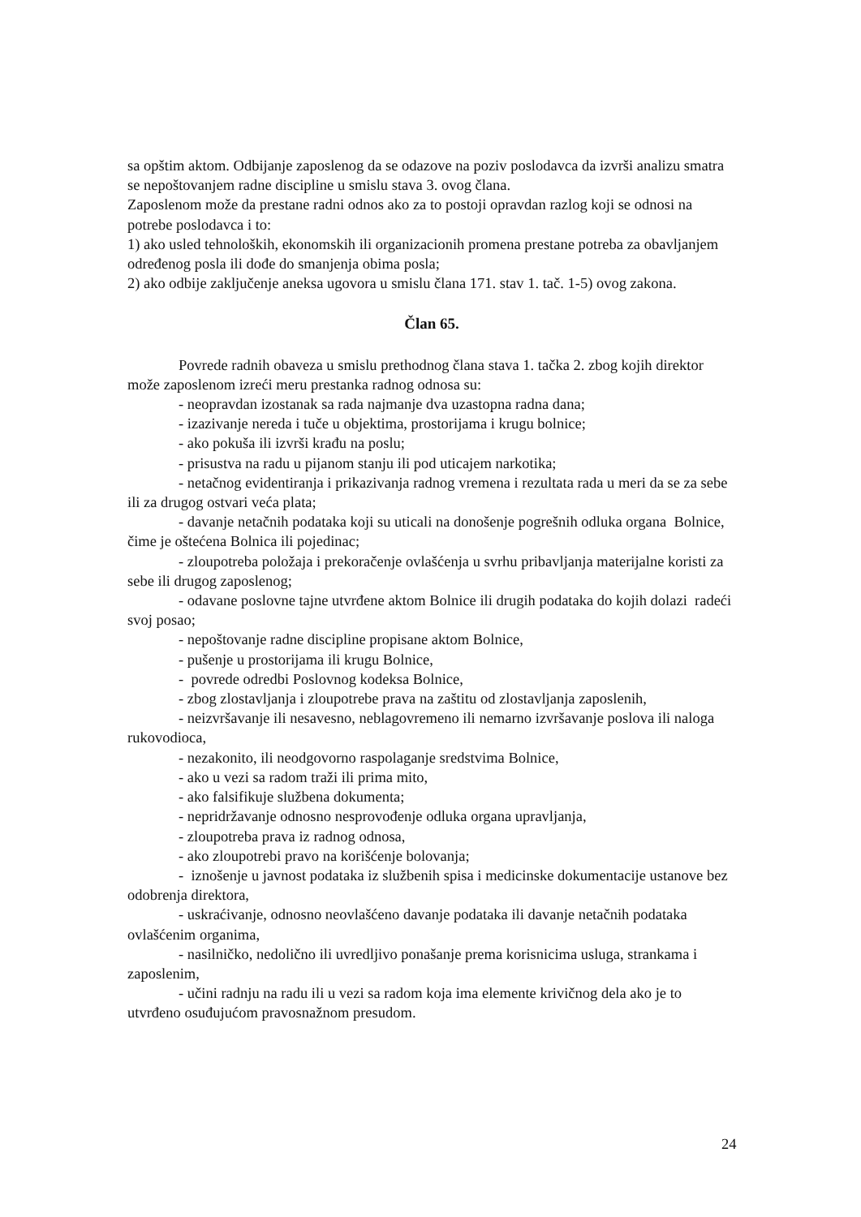sa opštim aktom. Odbijanje zaposlenog da se odazove na poziv poslodavca da izvrši analizu smatra se nepoštovanjem radne discipline u smislu stava 3. ovog člana.
Zaposlenom može da prestane radni odnos ako za to postoji opravdan razlog koji se odnosi na potrebe poslodavca i to:
1) ako usled tehnoloških, ekonomskih ili organizacionih promena prestane potreba za obavljanjem određenog posla ili dođe do smanjenja obima posla;
2) ako odbije zaključenje aneksa ugovora u smislu člana 171. stav 1. tač. 1-5) ovog zakona.
Član 65.
Povrede radnih obaveza u smislu prethodnog člana stava 1. tačka 2. zbog kojih direktor može zaposlenom izreći meru prestanka radnog odnosa su:
- neopravdan izostanak sa rada najmanje dva uzastopna radna dana;
- izazivanje nereda i tuče u objektima, prostorijama i krugu bolnice;
- ako pokuša ili izvrši krađu na poslu;
- prisustva na radu u pijanom stanju ili pod uticajem narkotika;
- netačnog evidentiranja i prikazivanja radnog vremena i rezultata rada u meri da se za sebe ili za drugog ostvari veća plata;
- davanje netačnih podataka koji su uticali na donošenje pogrešnih odluka organa Bolnice, čime je oštećena Bolnica ili pojedinac;
- zloupotreba položaja i prekoračenje ovlašćenja u svrhu pribavljanja materijalne koristi za sebe ili drugog zaposlenog;
- odavane poslovne tajne utvrđene aktom Bolnice ili drugih podataka do kojih dolazi radeći svoj posao;
- nepoštovanje radne discipline propisane aktom Bolnice,
- pušenje u prostorijama ili krugu Bolnice,
- povrede odredbi Poslovnog kodeksa Bolnice,
- zbog zlostavljanja i zloupotrebe prava na zaštitu od zlostavljanja zaposlenih,
- neizvršavanje ili nesavesno, neblagovremeno ili nemarno izvršavanje poslova ili naloga rukovodioca,
- nezakonito, ili neodgovorno raspolaganje sredstvima Bolnice,
- ako u vezi sa radom traži ili prima mito,
- ako falsifikuje službena dokumenta;
- nepridržavanje odnosno nesprovođenje odluka organa upravljanja,
- zloupotreba prava iz radnog odnosa,
- ako zloupotrebi pravo na korišćenje bolovanja;
- iznošenje u javnost podataka iz službenih spisa i medicinske dokumentacije ustanove bez odobrenja direktora,
- uskraćivanje, odnosno neovlašćeno davanje podataka ili davanje netačnih podataka ovlašćenim organima,
- nasilničko, nedolično ili uvredljivo ponašanje prema korisnicima usluga, strankama i zaposlenim,
- učini radnju na radu ili u vezi sa radom koja ima elemente krivičnog dela ako je to utvrđeno osuđujućom pravosnažnom presudom.
24